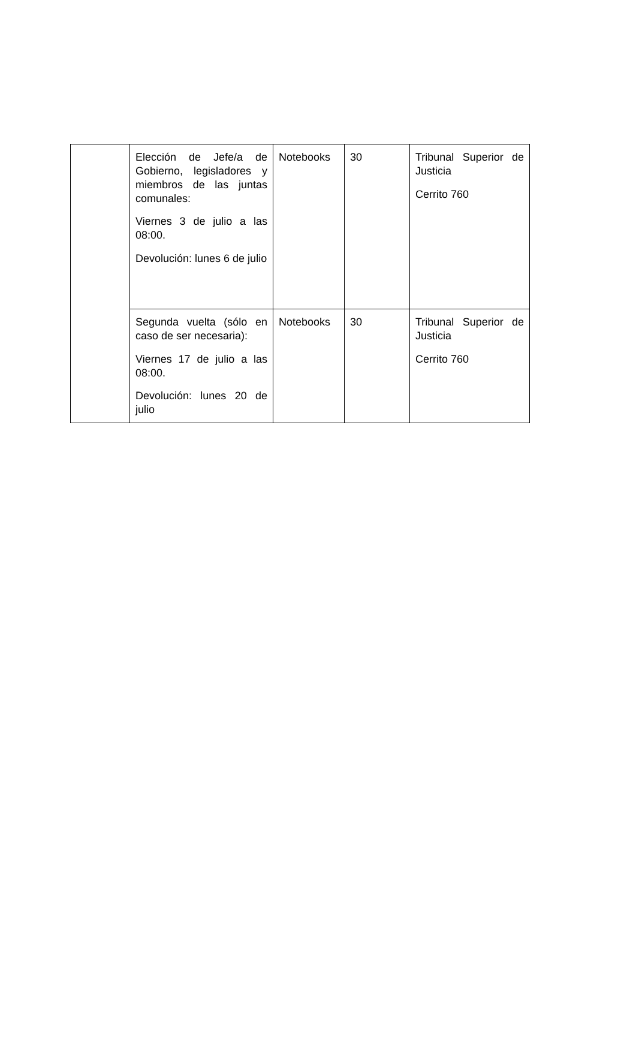| | Elección de Jefe/a de Gobierno, legisladores y miembros de las juntas comunales: Viernes 3 de julio a las 08:00. Devolución: lunes 6 de julio | Notebooks | 30 | Tribunal Superior de Justicia Cerrito 760 |
| | Segunda vuelta (sólo en caso de ser necesaria): Viernes 17 de julio a las 08:00. Devolución: lunes 20 de julio | Notebooks | 30 | Tribunal Superior de Justicia Cerrito 760 |